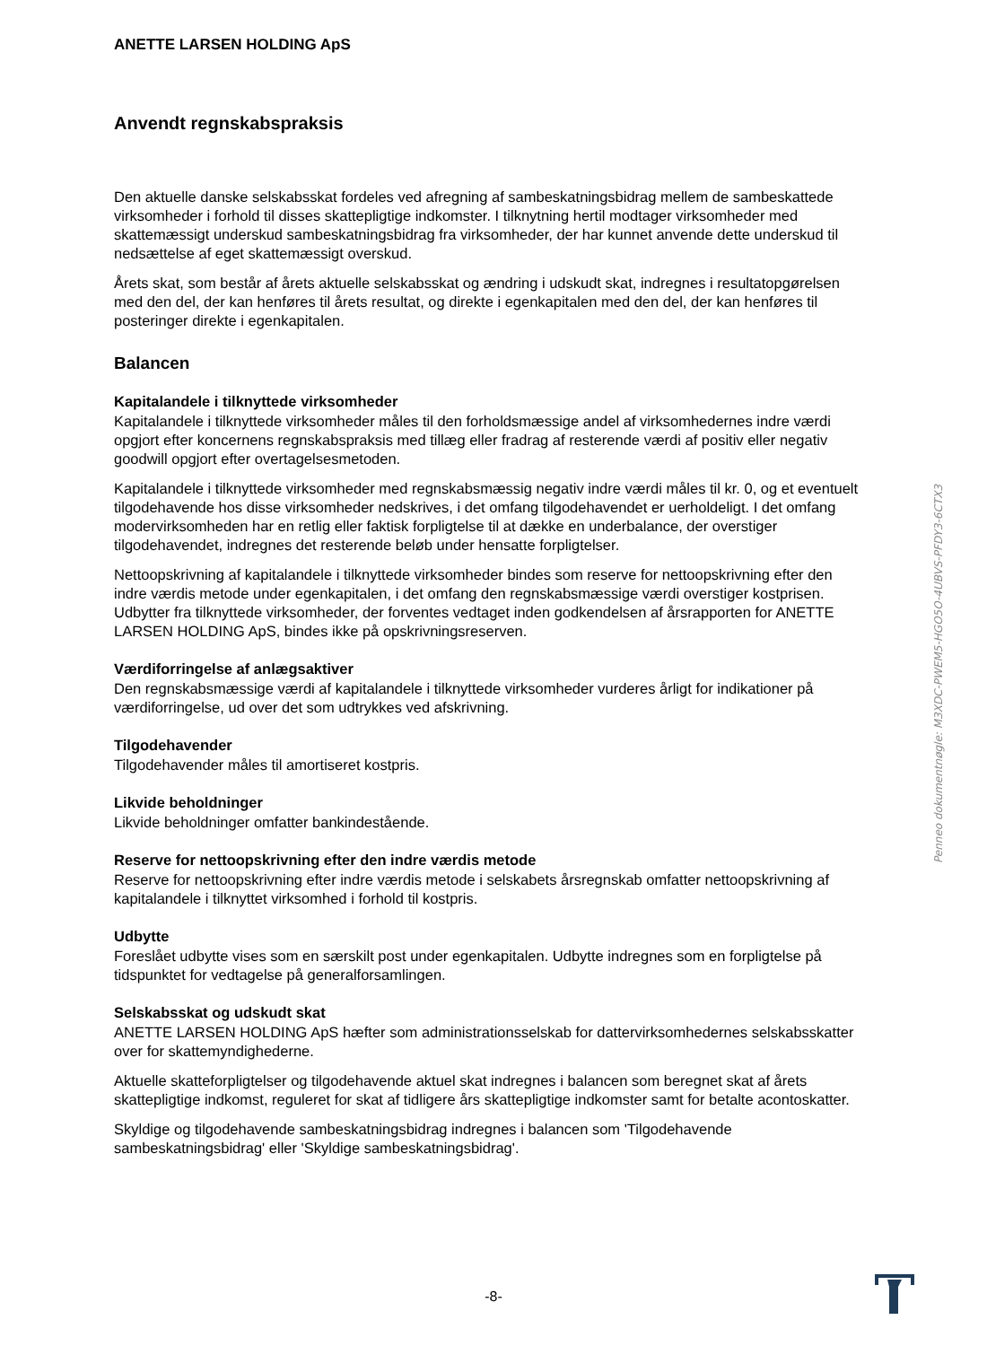ANETTE LARSEN HOLDING ApS
Anvendt regnskabspraksis
Den aktuelle danske selskabsskat fordeles ved afregning af sambeskatningsbidrag mellem de sambeskattede virksomheder i forhold til disses skattepligtige indkomster. I tilknytning hertil modtager virksomheder med skattemæssigt underskud sambeskatningsbidrag fra virksomheder, der har kunnet anvende dette underskud til nedsættelse af eget skattemæssigt overskud.
Årets skat, som består af årets aktuelle selskabsskat og ændring i udskudt skat, indregnes i resultatopgørelsen med den del, der kan henføres til årets resultat, og direkte i egenkapitalen med den del, der kan henføres til posteringer direkte i egenkapitalen.
Balancen
Kapitalandele i tilknyttede virksomheder
Kapitalandele i tilknyttede virksomheder måles til den forholdsmæssige andel af virksomhedernes indre værdi opgjort efter koncernens regnskabspraksis med tillæg eller fradrag af resterende værdi af positiv eller negativ goodwill opgjort efter overtagelsesmetoden.
Kapitalandele i tilknyttede virksomheder med regnskabsmæssig negativ indre værdi måles til kr. 0, og et eventuelt tilgodehavende hos disse virksomheder nedskrives, i det omfang tilgodehavendet er uerholdeligt. I det omfang modervirksomheden har en retlig eller faktisk forpligtelse til at dække en underbalance, der overstiger tilgodehavendet, indregnes det resterende beløb under hensatte forpligtelser.
Nettoopskrivning af kapitalandele i tilknyttede virksomheder bindes som reserve for nettoopskrivning efter den indre værdis metode under egenkapitalen, i det omfang den regnskabsmæssige værdi overstiger kostprisen. Udbytter fra tilknyttede virksomheder, der forventes vedtaget inden godkendelsen af årsrapporten for ANETTE LARSEN HOLDING ApS, bindes ikke på opskrivningsreserven.
Værdiforringelse af anlægsaktiver
Den regnskabsmæssige værdi af kapitalandele i tilknyttede virksomheder vurderes årligt for indikationer på værdiforringelse, ud over det som udtrykkes ved afskrivning.
Tilgodehavender
Tilgodehavender måles til amortiseret kostpris.
Likvide beholdninger
Likvide beholdninger omfatter bankindestående.
Reserve for nettoopskrivning efter den indre værdis metode
Reserve for nettoopskrivning efter indre værdis metode i selskabets årsregnskab omfatter nettoopskrivning af kapitalandele i tilknyttet virksomhed i forhold til kostpris.
Udbytte
Foreslået udbytte vises som en særskilt post under egenkapitalen. Udbytte indregnes som en forpligtelse på tidspunktet for vedtagelse på generalforsamlingen.
Selskabsskat og udskudt skat
ANETTE LARSEN HOLDING ApS hæfter som administrationsselskab for dattervirksomhedernes selskabsskatter over for skattemyndighederne.
Aktuelle skatteforpligtelser og tilgodehavende aktuel skat indregnes i balancen som beregnet skat af årets skattepligtige indkomst, reguleret for skat af tidligere års skattepligtige indkomster samt for betalte acontoskatter.
Skyldige og tilgodehavende sambeskatningsbidrag indregnes i balancen som 'Tilgodehavende sambeskatningsbidrag' eller 'Skyldige sambeskatningsbidrag'.
Penneo dokumentnøgle: M3XDC-PWEM5-HGO5O-4UBVS-PFDY3-6CTX3
-8-